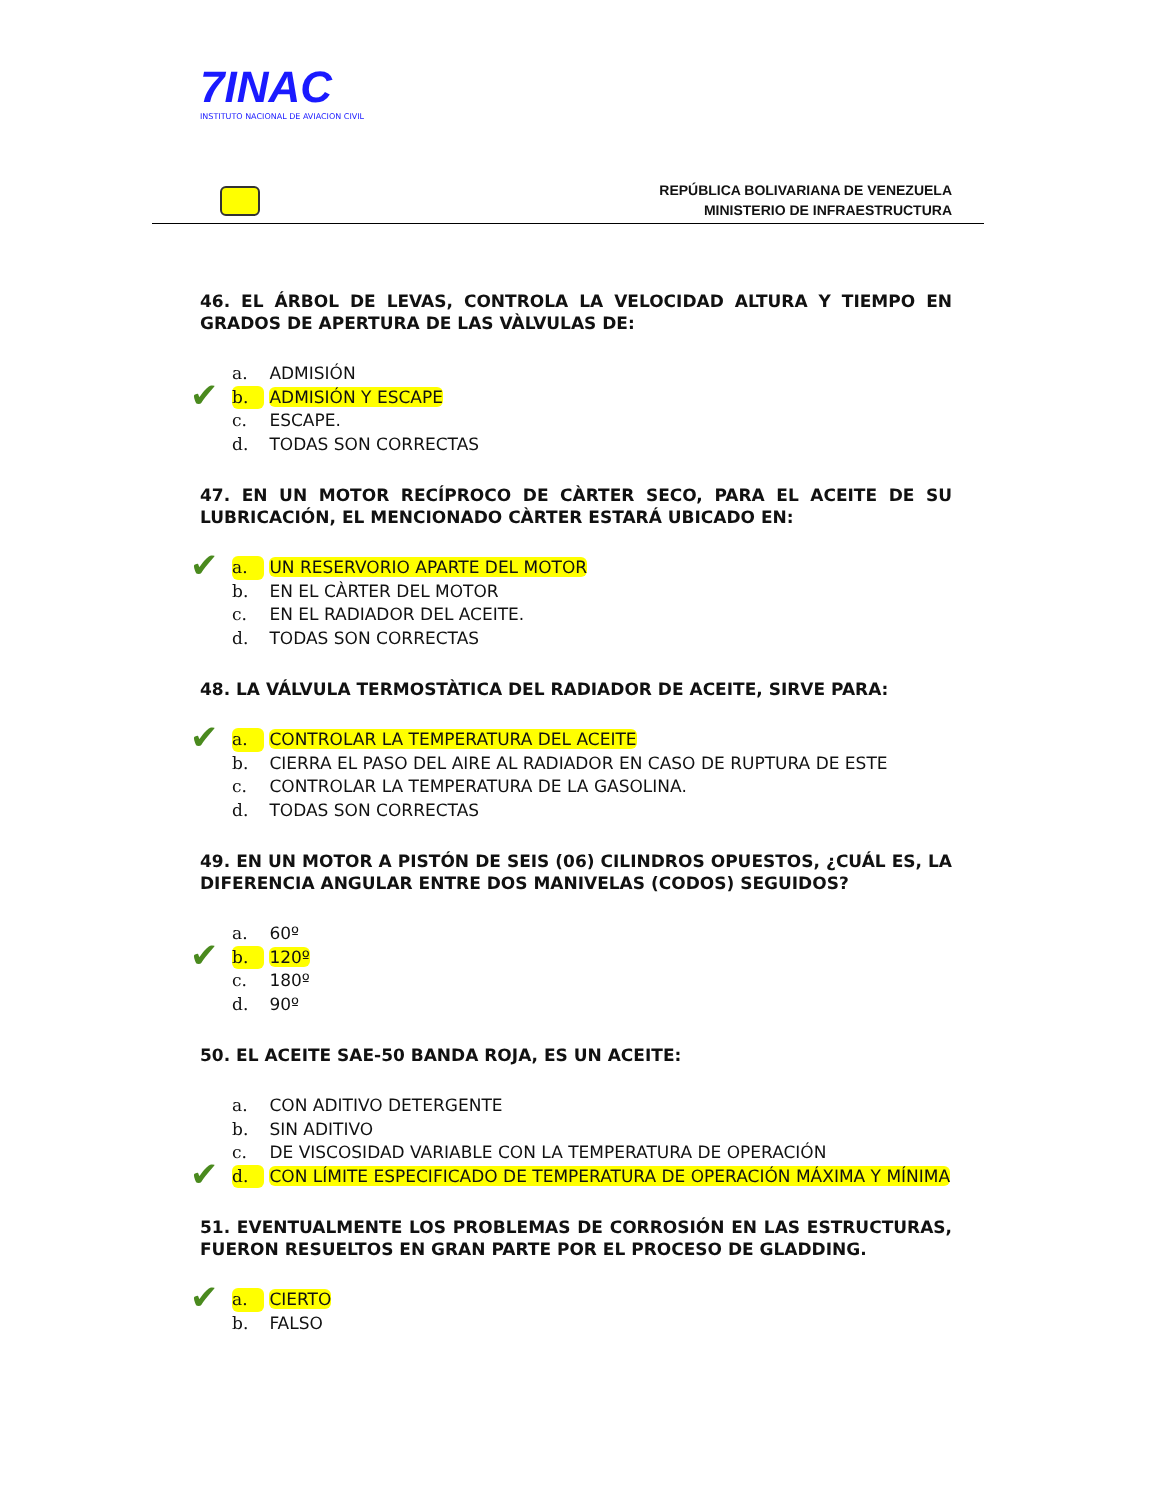7INAC
INSTITUTO NACIONAL DE AVIACION CIVIL
REPÚBLICA BOLIVARIANA DE VENEZUELA
MINISTERIO DE INFRAESTRUCTURA
46. EL ÁRBOL DE LEVAS, CONTROLA LA VELOCIDAD ALTURA Y TIEMPO EN GRADOS DE APERTURA DE LAS VÀLVULAS DE:
a. ADMISIÓN
✔ b. ADMISIÓN Y ESCAPE
c. ESCAPE.
d. TODAS SON CORRECTAS
47. EN UN MOTOR RECÍPROCO DE CÀRTER SECO, PARA EL ACEITE DE SU LUBRICACIÓN, EL MENCIONADO CÀRTER ESTARÁ UBICADO EN:
✔ a. UN RESERVORIO APARTE DEL MOTOR
b. EN EL CÀRTER DEL MOTOR
c. EN EL RADIADOR DEL ACEITE.
d. TODAS SON CORRECTAS
48. LA VÁLVULA TERMOSTÀTICA DEL RADIADOR DE ACEITE, SIRVE PARA:
✔ a. CONTROLAR LA TEMPERATURA DEL ACEITE
b. CIERRA EL PASO DEL AIRE AL RADIADOR EN CASO DE RUPTURA DE ESTE
c. CONTROLAR LA TEMPERATURA DE LA GASOLINA.
d. TODAS SON CORRECTAS
49. EN UN MOTOR A PISTÓN DE SEIS (06) CILINDROS OPUESTOS, ¿CUÁL ES, LA DIFERENCIA ANGULAR ENTRE DOS MANIVELAS (CODOS) SEGUIDOS?
a. 60º
✔ b. 120º
c. 180º
d. 90º
50. EL ACEITE SAE-50 BANDA ROJA, ES UN ACEITE:
a. CON ADITIVO DETERGENTE
b. SIN ADITIVO
c. DE VISCOSIDAD VARIABLE CON LA TEMPERATURA DE OPERACIÓN
✔ d. CON LÍMITE ESPECIFICADO DE TEMPERATURA DE OPERACIÓN MÁXIMA Y MÍNIMA
51. EVENTUALMENTE LOS PROBLEMAS DE CORROSIÓN EN LAS ESTRUCTURAS, FUERON RESUELTOS EN GRAN PARTE POR EL PROCESO DE GLADDING.
✔ a. CIERTO
b. FALSO